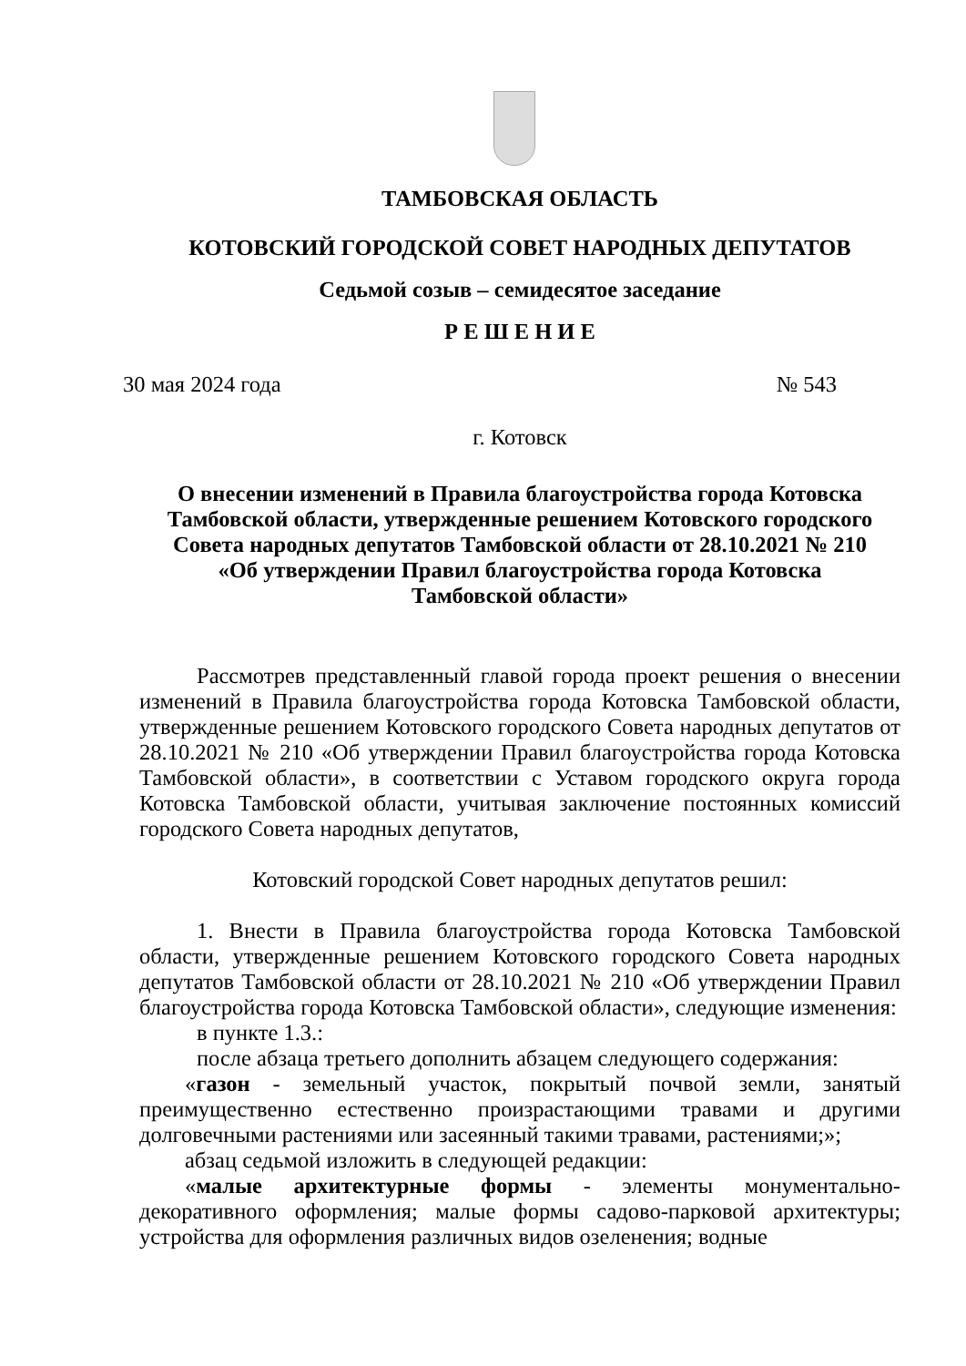ТАМБОВСКАЯ ОБЛАСТЬ
КОТОВСКИЙ ГОРОДСКОЙ СОВЕТ НАРОДНЫХ ДЕПУТАТОВ
Седьмой созыв – семидесятое заседание
Р Е Ш Е Н И Е
30 мая 2024 года № 543
г. Котовск
О внесении изменений в Правила благоустройства города Котовска Тамбовской области, утвержденные решением Котовского городского Совета народных депутатов Тамбовской области от 28.10.2021 № 210
«Об утверждении Правил благоустройства города Котовска
Тамбовской области»
Рассмотрев представленный главой города проект решения о внесении изменений в Правила благоустройства города Котовска Тамбовской области, утвержденные решением Котовского городского Совета народных депутатов от 28.10.2021 № 210 «Об утверждении Правил благоустройства города Котовска Тамбовской области», в соответствии с Уставом городского округа города Котовска Тамбовской области, учитывая заключение постоянных комиссий городского Совета народных депутатов,
Котовский городской Совет народных депутатов решил:
1. Внести в Правила благоустройства города Котовска Тамбовской области, утвержденные решением Котовского городского Совета народных депутатов Тамбовской области от 28.10.2021 № 210 «Об утверждении Правил благоустройства города Котовска Тамбовской области», следующие изменения:
в пункте 1.3.:
после абзаца третьего дополнить абзацем следующего содержания:
«газон - земельный участок, покрытый почвой земли, занятый преимущественно естественно произрастающими травами и другими долговечными растениями или засеянный такими травами, растениями;»;
абзац седьмой изложить в следующей редакции:
«малые архитектурные формы - элементы монументально-декоративного оформления; малые формы садово-парковой архитектуры; устройства для оформления различных видов озеленения; водные